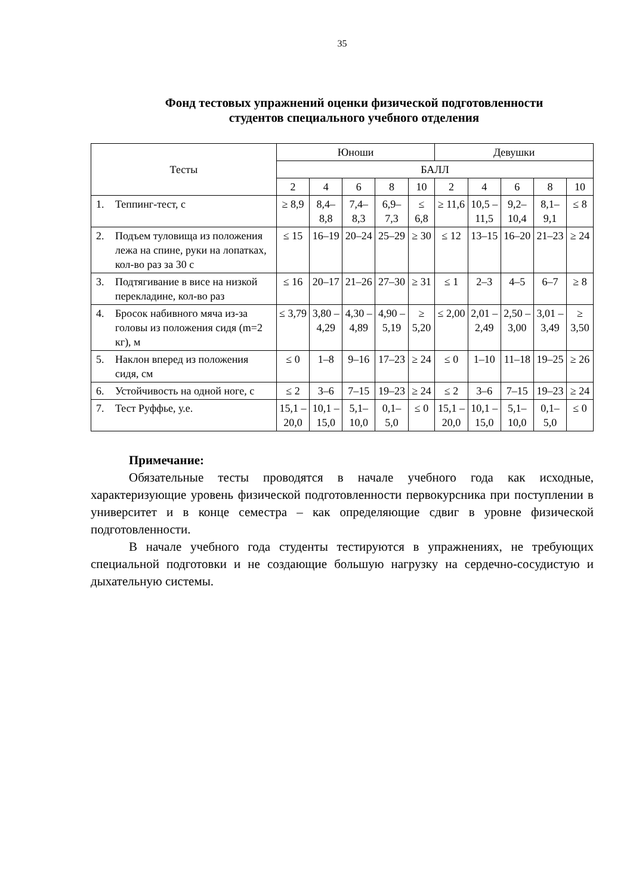35
Фонд тестовых упражнений оценки физической подготовленности
студентов специального учебного отделения
| Тесты | | Юноши | | | | | Девушки | | | | |
| --- | --- | --- | --- | --- | --- | --- | --- | --- | --- | --- | --- |
| | | БАЛЛ | | | | | | | | | |
| | | 2 | 4 | 6 | 8 | 10 | 2 | 4 | 6 | 8 | 10 |
| 1. | Теппинг-тест, с | ≥ 8,9 | 8,4–8,8 | 7,4–8,3 | 6,9–7,3 | ≤ 6,8 | ≥ 11,6 | 10,5 – 11,5 | 9,2–10,4 | 8,1–9,1 | ≤ 8 |
| 2. | Подъем туловища из положения лежа на спине, руки на лопатках, кол-во раз за 30 с | ≤ 15 | 16–19 | 20–24 | 25–29 | ≥ 30 | ≤ 12 | 13–15 | 16–20 | 21–23 | ≥ 24 |
| 3. | Подтягивание в висе на низкой перекладине, кол-во раз | ≤ 16 | 20–17 | 21–26 | 27–30 | ≥ 31 | ≤ 1 | 2–3 | 4–5 | 6–7 | ≥ 8 |
| 4. | Бросок набивного мяча из-за головы из положения сидя (m=2 кг), м | ≤ 3,79 | 3,80 – 4,29 | 4,30 – 4,89 | 4,90 – 5,19 | ≥ 5,20 | ≤ 2,00 | 2,01 – 2,49 | 2,50 – 3,00 | 3,01 – 3,49 | ≥ 3,50 |
| 5. | Наклон вперед из положения сидя, см | ≤ 0 | 1–8 | 9–16 | 17–23 | ≥ 24 | ≤ 0 | 1–10 | 11–18 | 19–25 | ≥ 26 |
| 6. | Устойчивость на одной ноге, с | ≤ 2 | 3–6 | 7–15 | 19–23 | ≥ 24 | ≤ 2 | 3–6 | 7–15 | 19–23 | ≥ 24 |
| 7. | Тест Руффье, у.е. | 15,1 – 20,0 | 10,1 – 15,0 | 5,1–10,0 | 0,1–5,0 | ≤ 0 | 15,1 – 20,0 | 10,1 – 15,0 | 5,1–10,0 | 0,1–5,0 | ≤ 0 |
Примечание:
Обязательные тесты проводятся в начале учебного года как исходные, характеризующие уровень физической подготовленности первокурсника при поступлении в университет и в конце семестра – как определяющие сдвиг в уровне физической подготовленности.
В начале учебного года студенты тестируются в упражнениях, не требующих специальной подготовки и не создающие большую нагрузку на сердечно-сосудистую и дыхательную системы.